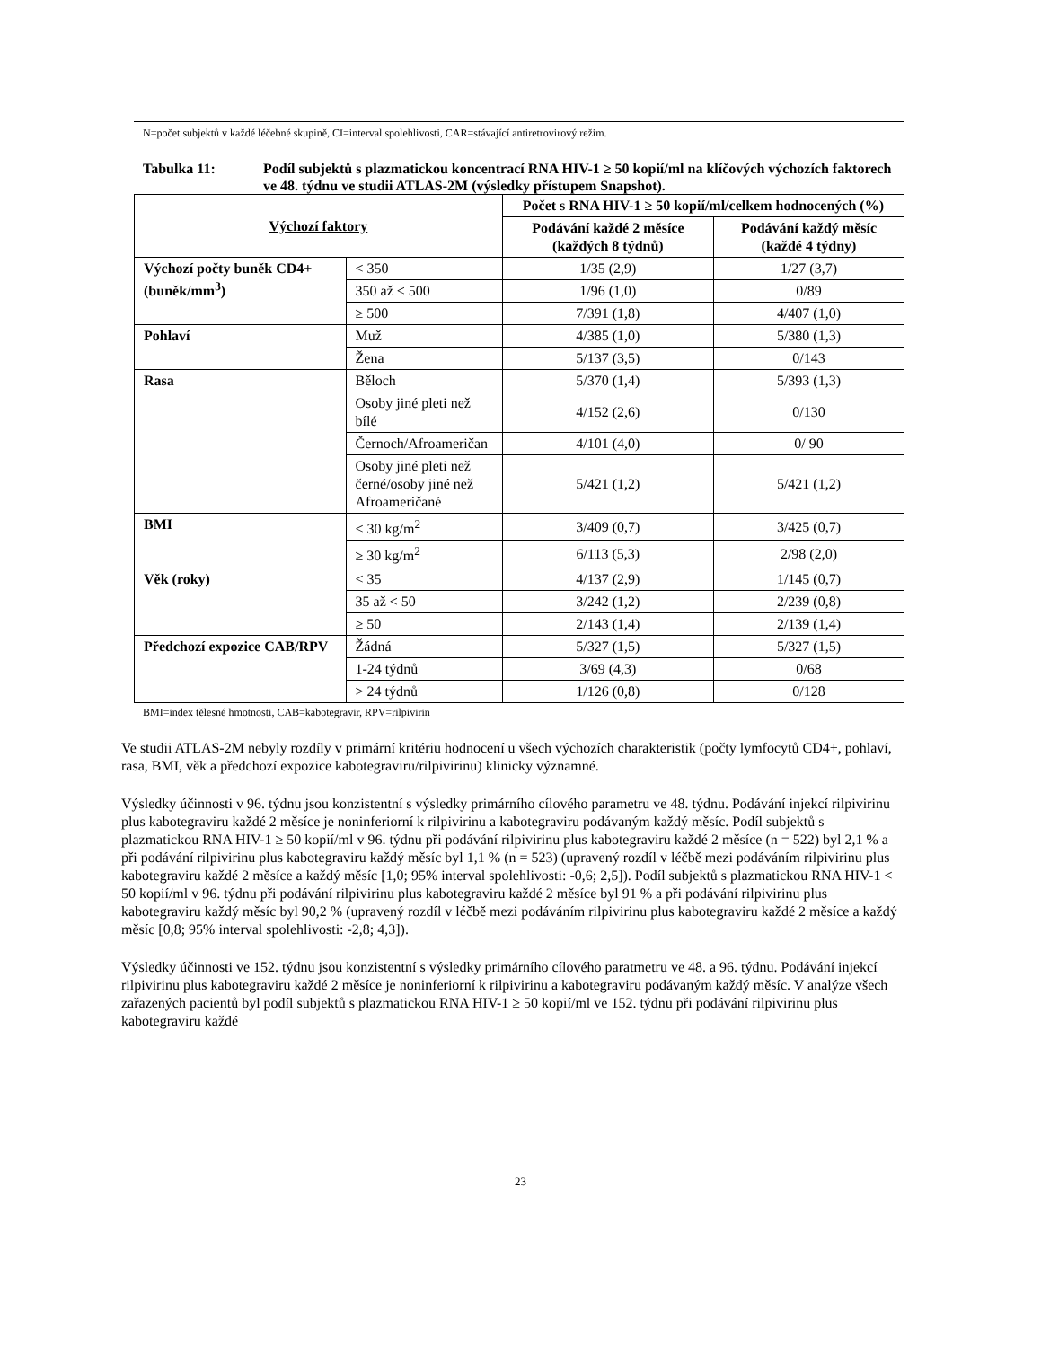N=počet subjektů v každé léčebné skupině, CI=interval spolehlivosti, CAR=stávající antiretrovirový režim.
Tabulka 11: Podíl subjektů s plazmatickou koncentrací RNA HIV-1 ≥ 50 kopií/ml na klíčových výchozích faktorech ve 48. týdnu ve studii ATLAS-2M (výsledky přístupem Snapshot).
| Výchozí faktory | | Počet s RNA HIV-1 ≥ 50 kopií/ml/celkem hodnocených (%) | |
| --- | --- | --- | --- |
| | | Podávání každé 2 měsíce (každých 8 týdnů) | Podávání každý měsíc (každé 4 týdny) |
| Výchozí počty buněk CD4+ (buněk/mm<sup>3</sup>) | < 350 | 1/35 (2,9) | 1/27 (3,7) |
| | 350 až < 500 | 1/96 (1,0) | 0/89 |
| | ≥ 500 | 7/391 (1,8) | 4/407 (1,0) |
| Pohlaví | Muž | 4/385 (1,0) | 5/380 (1,3) |
| | Žena | 5/137 (3,5) | 0/143 |
| Rasa | Běloch | 5/370 (1,4) | 5/393 (1,3) |
| | Osoby jiné pleti než bílé | 4/152 (2,6) | 0/130 |
| | Černoch/Afroameričan | 4/101 (4,0) | 0/ 90 |
| | Osoby jiné pleti než černé/osoby jiné než Afroameričané | 5/421 (1,2) | 5/421 (1,2) |
| BMI | < 30 kg/m<sup>2</sup> | 3/409 (0,7) | 3/425 (0,7) |
| | ≥ 30 kg/m<sup>2</sup> | 6/113 (5,3) | 2/98 (2,0) |
| Věk (roky) | < 35 | 4/137 (2,9) | 1/145 (0,7) |
| | 35 až < 50 | 3/242 (1,2) | 2/239 (0,8) |
| | ≥ 50 | 2/143 (1,4) | 2/139 (1,4) |
| Předchozí expozice CAB/RPV | Žádná | 5/327 (1,5) | 5/327 (1,5) |
| | 1-24 týdnů | 3/69 (4,3) | 0/68 |
| | > 24 týdnů | 1/126 (0,8) | 0/128 |
BMI=index tělesné hmotnosti, CAB=kabotegravir, RPV=rilpivirin
Ve studii ATLAS-2M nebyly rozdíly v primární kritériu hodnocení u všech výchozích charakteristik (počty lymfocytů CD4+, pohlaví, rasa, BMI, věk a předchozí expozice kabotegraviru/rilpivirinu) klinicky významné.
Výsledky účinnosti v 96. týdnu jsou konzistentní s výsledky primárního cílového parametru ve 48. týdnu. Podávání injekcí rilpivirinu plus kabotegraviru každé 2 měsíce je noninferiorní k rilpivirinu a kabotegraviru podávaným každý měsíc. Podíl subjektů s plazmatickou RNA HIV-1 ≥ 50 kopií/ml v 96. týdnu při podávání rilpivirinu plus kabotegraviru každé 2 měsíce (n = 522) byl 2,1 % a při podávání rilpivirinu plus kabotegraviru každý měsíc byl 1,1 % (n = 523) (upravený rozdíl v léčbě mezi podáváním rilpivirinu plus kabotegraviru každé 2 měsíce a každý měsíc [1,0; 95% interval spolehlivosti: -0,6; 2,5]). Podíl subjektů s plazmatickou RNA HIV-1 < 50 kopií/ml v 96. týdnu při podávání rilpivirinu plus kabotegraviru každé 2 měsíce byl 91 % a při podávání rilpivirinu plus kabotegraviru každý měsíc byl 90,2 % (upravený rozdíl v léčbě mezi podáváním rilpivirinu plus kabotegraviru každé 2 měsíce a každý měsíc [0,8; 95% interval spolehlivosti: -2,8; 4,3]).
Výsledky účinnosti ve 152. týdnu jsou konzistentní s výsledky primárního cílového paratmetru ve 48. a 96. týdnu. Podávání injekcí rilpivirinu plus kabotegraviru každé 2 měsíce je noninferiorní k rilpivirinu a kabotegraviru podávaným každý měsíc. V analýze všech zařazených pacientů byl podíl subjektů s plazmatickou RNA HIV-1 ≥ 50 kopií/ml ve 152. týdnu při podávání rilpivirinu plus kabotegraviru každé
23